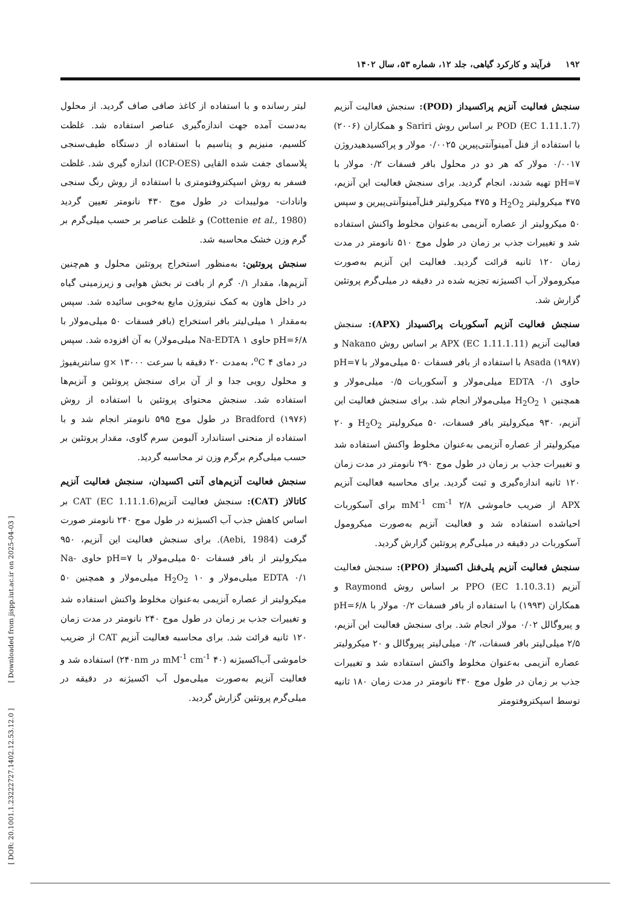۱۹۲ فرآیند و کارکرد گیاهی، جلد ۱۲، شماره ۵۳، سال ۱۴۰۲
لیتر رسانده و با استفاده از کاغذ صافی صاف گردید. از محلول به‌دست آمده جهت اندازه‌گیری عناصر استفاده شد. غلظت کلسیم، منیزیم و پتاسیم با استفاده از دستگاه طیف‌سنجی پلاسمای جفت شده القایی (ICP-OES) اندازه گیری شد. غلظت فسفر به روش اسپکتروفتومتری با استفاده از روش رنگ سنجی وانادات- مولیبدات در طول موج ۴۳۰ نانومتر تعیین گردید (Cottenie et al., 1980) و غلظت عناصر بر حسب میلی‌گرم بر گرم وزن خشک محاسبه شد.
سنجش پروتئین: به‌منظور استخراج پروتئین محلول و هم‌چنین آنزیم‌ها، مقدار ۰/۱ گرم از بافت تر بخش هوایی و زیرزمینی گیاه در داخل هاون به کمک نیتروژن مایع به‌خوبی سائیده شد. سپس به‌مقدار ۱ میلی‌لیتر بافر استخراج (بافر فسفات ۵۰ میلی‌مولار با pH=۶/۸ حاوی Na-EDTA ۱ میلی‌مولار) به آن افزوده شد. سپس در دمای <sup>o</sup>C ۴، به‌مدت ۲۰ دقیقه با سرعت g× ۱۳۰۰۰ سانتریفیوژ و محلول رویی جدا و از آن برای سنجش پروتئین و آنزیم‌ها استفاده شد. سنجش محتوای پروتئین با استفاده از روش Bradford (۱۹۷۶) در طول موج ۵۹۵ نانومتر انجام شد و با استفاده از منحنی استاندارد آلبومن سرم گاوی، مقدار پروتئین بر حسب میلی‌گرم برگرم وزن تر محاسبه گردید.
سنجش فعالیت آنزیم‌های آنتی اکسیدان، سنجش فعالیت آنزیم کاتالاز (CAT): سنجش فعالیت آنزیمCAT (EC 1.11.1.6) بر اساس کاهش جذب آب اکسیژنه در طول موج ۲۴۰ نانومتر صورت گرفت (Aebi, 1984). برای سنجش فعالیت این آنزیم، ۹۵۰ میکرولیتر از بافر فسفات ۵۰ میلی‌مولار با pH=۷ حاوی Na-EDTA ۰/۱ میلی‌مولار و H<sub>2</sub>O<sub>2</sub> ۱۰ میلی‌مولار و همچنین ۵۰ میکرولیتر از عصاره آنزیمی به‌عنوان مخلوط واکنش استفاده شد و تغییرات جذب بر زمان در طول موج ۲۴۰ نانومتر در مدت زمان ۱۲۰ ثانیه قرائت شد. برای محاسبه فعالیت آنزیم CAT از ضریب خاموشی آب‌اکسیژنه (۴۰ mM<sup>-1</sup> cm<sup>-1</sup> در ۲۴۰nm) استفاده شد و فعالیت آنزیم به‌صورت میلی‌مول آب اکسیژنه در دقیقه در میلی‌گرم پروتئین گزارش گردید.
سنجش فعالیت آنزیم پراکسیداز (POD): سنجش فعالیت آنزیم POD (EC 1.11.1.7) بر اساس روش Sariri و همکاران (۲۰۰۶) با استفاده از فنل آمینوآنتی‌پیرین ۰/۰۰۲۵ مولار و پراکسیدهیدروژن ۰/۰۰۱۷ مولار که هر دو در محلول بافر فسفات ۰/۲ مولار با pH=۷ تهیه شدند، انجام گردید. برای سنجش فعالیت این آنزیم، ۴۷۵ میکرولیتر H<sub>2</sub>O<sub>2</sub> و ۴۷۵ میکرولیتر فنل‌آمینوآنتی‌پیرین و سپس ۵۰ میکرولیتر از عصاره آنزیمی به‌عنوان مخلوط واکنش استفاده شد و تغییرات جذب بر زمان در طول موج ۵۱۰ نانومتر در مدت زمان ۱۲۰ ثانیه قرائت گردید. فعالیت این آنزیم به‌صورت میکرومولار آب اکسیژنه تجزیه شده در دقیقه در میلی‌گرم پروتئین گزارش شد.
سنجش فعالیت آنزیم آسکوربات پراکسیداز (APX): سنجش فعالیت آنزیم APX (EC 1.11.1.11) بر اساس روش Nakano و Asada (۱۹۸۷) با استفاده از بافر فسفات ۵۰ میلی‌مولار با pH=۷ حاوی EDTA ۰/۱ میلی‌مولار و آسکوربات ۰/۵ میلی‌مولار و همچنین H<sub>2</sub>O<sub>2</sub> ۱ میلی‌مولار انجام شد. برای سنجش فعالیت این آنزیم، ۹۳۰ میکرولیتر بافر فسفات، ۵۰ میکرولیتر H<sub>2</sub>O<sub>2</sub> و ۲۰ میکرولیتر از عصاره آنزیمی به‌عنوان مخلوط واکنش استفاده شد و تغییرات جذب بر زمان در طول موج ۲۹۰ نانومتر در مدت زمان ۱۲۰ ثانیه اندازه‌گیری و ثبت گردید. برای محاسبه فعالیت آنزیم APX از ضریب خاموشی ۲/۸ mM<sup>-1</sup> cm<sup>-1</sup> برای آسکوربات احیاشده استفاده شد و فعالیت آنزیم به‌صورت میکرومول آسکوربات در دقیقه در میلی‌گرم پروتئین گزارش گردید.
سنجش فعالیت آنزیم پلی‌فنل اکسیداز (PPO): سنجش فعالیت آنزیم PPO (EC 1.10.3.1) بر اساس روش Raymond و همکاران (۱۹۹۳) با استفاده از بافر فسفات ۰/۲ مولار با pH=۶/۸ و پیروگالل ۰/۰۲ مولار انجام شد. برای سنجش فعالیت این آنزیم، ۲/۵ میلی‌لیتر بافر فسفات، ۰/۲ میلی‌لیتر پیروگالل و ۲۰ میکرولیتر عصاره آنزیمی به‌عنوان مخلوط واکنش استفاده شد و تغییرات جذب بر زمان در طول موج ۴۳۰ نانومتر در مدت زمان ۱۸۰ ثانیه توسط اسپکتروفتومتر
[ DOR: 20.1001.1.23222727.1402.12.53.12.0 ] [ Downloaded from jispp.iut.ac.ir on 2025-04-03 ]